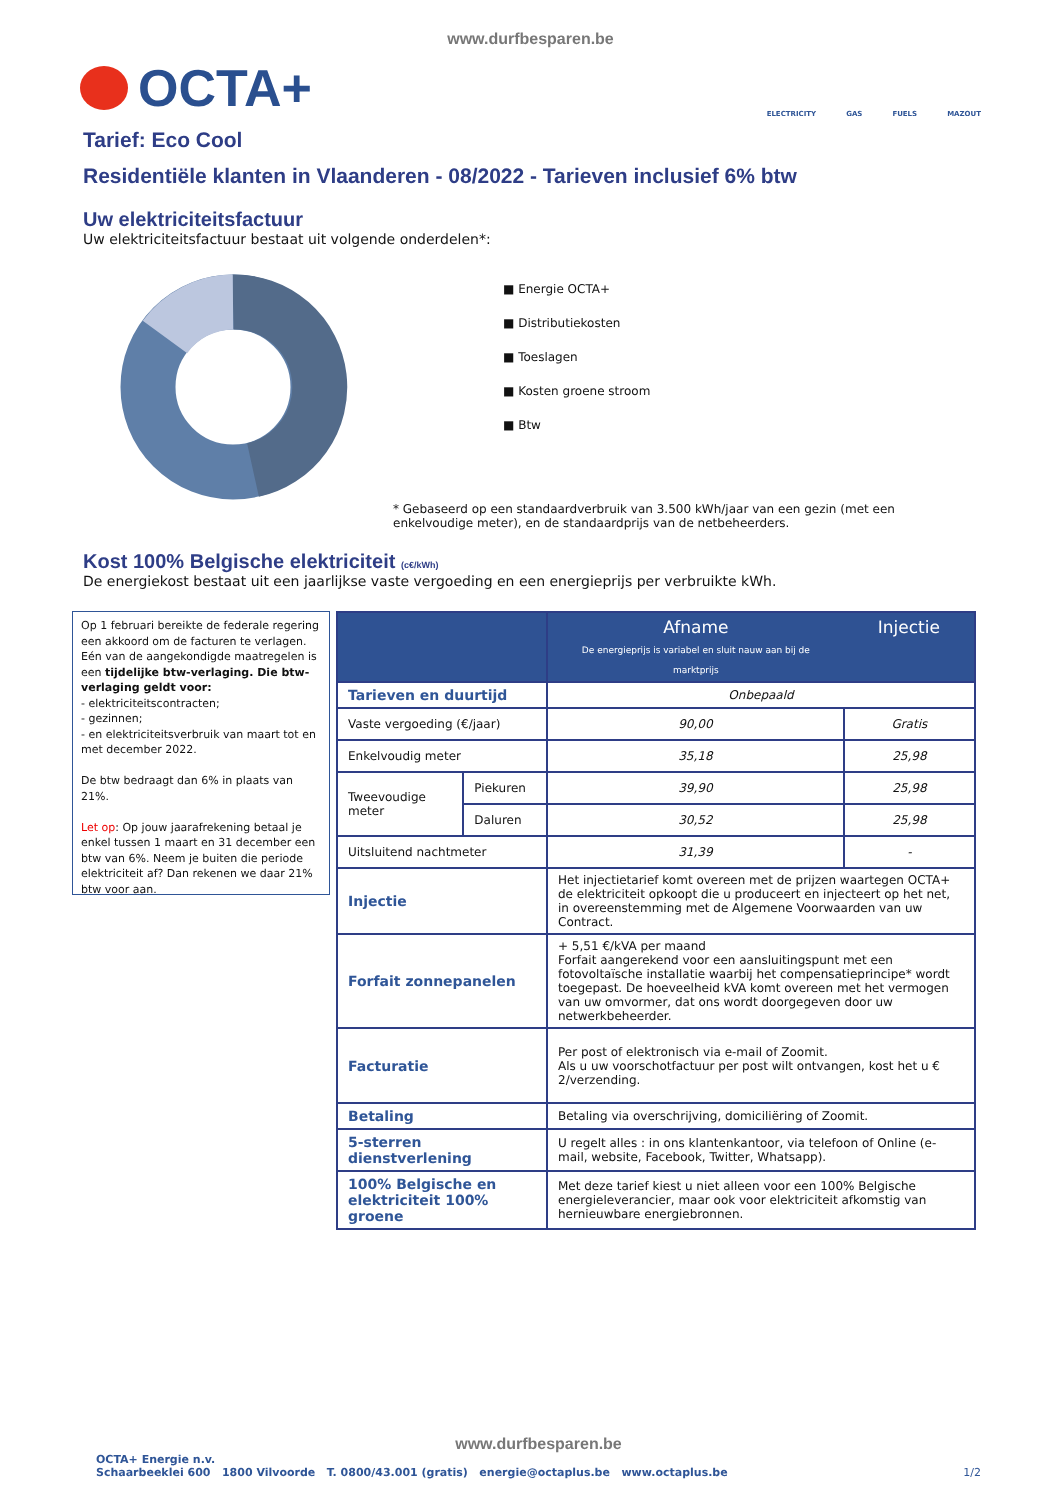www.durfbesparen.be
OCTA+
ELECTRICITY GAS FUELS MAZOUT
Tarief: Eco Cool
Residentiële klanten in Vlaanderen - 08/2022 - Tarieven inclusief 6% btw
Uw elektriciteitsfactuur
Uw elektriciteitsfactuur bestaat uit volgende onderdelen*:
■ Energie OCTA+
■ Distributiekosten
■ Toeslagen
■ Kosten groene stroom
■ Btw
* Gebaseerd op een standaardverbruik van 3.500 kWh/jaar van een gezin (met een enkelvoudige meter), en de standaardprijs van de netbeheerders.
Kost 100% Belgische elektriciteit (c€/kWh)
De energiekost bestaat uit een jaarlijkse vaste vergoeding en een energieprijs per verbruikte kWh.
Op 1 februari bereikte de federale regering een akkoord om de facturen te verlagen. Eén van de aangekondigde maatregelen is een tijdelijke btw-verlaging. Die btw-verlaging geldt voor:
- elektriciteitscontracten;
- gezinnen;
- en elektriciteitsverbruik van maart tot en met december 2022.
De btw bedraagt dan 6% in plaats van 21%.
Let op: Op jouw jaarafrekening betaal je enkel tussen 1 maart en 31 december een btw van 6%. Neem je buiten die periode elektriciteit af? Dan rekenen we daar 21% btw voor aan.
| | | Afname De energieprijs is variabel en sluit nauw aan bij de marktprijs | Injectie |
| Tarieven en duurtijd | | Onbepaald | |
| Vaste vergoeding (€/jaar) | | 90,00 | Gratis |
| Enkelvoudig meter | | 35,18 | 25,98 |
| Tweevoudige meter | Piekuren | 39,90 | 25,98 |
| | Daluren | 30,52 | 25,98 |
| Uitsluitend nachtmeter | | 31,39 | - |
| Injectie | | Het injectietarief komt overeen met de prijzen waartegen OCTA+ de elektriciteit opkoopt die u produceert en injecteert op het net, in overeenstemming met de Algemene Voorwaarden van uw Contract. | |
| Forfait zonnepanelen | | + 5,51 €/kVA per maand Forfait aangerekend voor een aansluitingspunt met een fotovoltaïsche installatie waarbij het compensatieprincipe* wordt toegepast. De hoeveelheid kVA komt overeen met het vermogen van uw omvormer, dat ons wordt doorgegeven door uw netwerkbeheerder. | |
| Facturatie | | Per post of elektronisch via e-mail of Zoomit. Als u uw voorschotfactuur per post wilt ontvangen, kost het u € 2/verzending. | |
| Betaling | | Betaling via overschrijving, domiciliëring of Zoomit. | |
| 5-sterren dienstverlening | | U regelt alles : in ons klantenkantoor, via telefoon of Online (e-mail, website, Facebook, Twitter, Whatsapp). | |
| 100% Belgische en elektriciteit 100% groene | | Met deze tarief kiest u niet alleen voor een 100% Belgische energieleverancier, maar ook voor elektriciteit afkomstig van hernieuwbare energiebronnen. | |
www.durfbesparen.be
OCTA+ Energie n.v.
Schaarbeeklei 600 1800 Vilvoorde T. 0800/43.001 (gratis) energie@octaplus.be www.octaplus.be
1/2